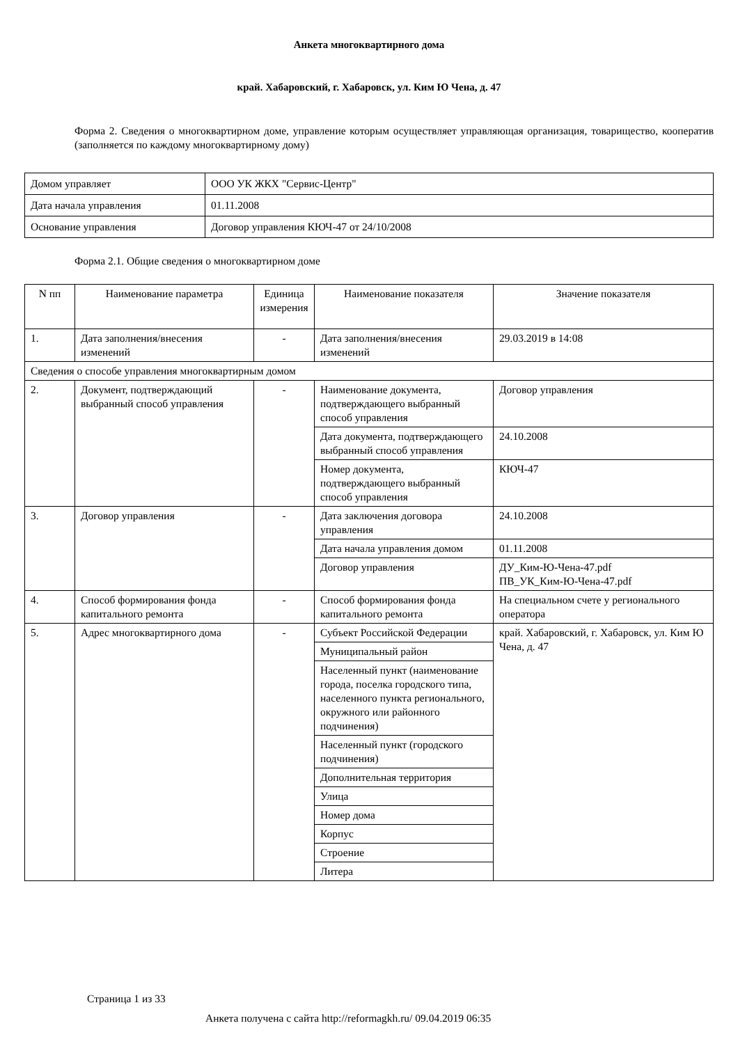Анкета многоквартирного дома
край. Хабаровский, г. Хабаровск, ул. Ким Ю Чена, д. 47
Форма 2. Сведения о многоквартирном доме, управление которым осуществляет управляющая организация, товарищество, кооператив (заполняется по каждому многоквартирному дому)
| Домом управляет | ООО УК ЖКХ "Сервис-Центр" |
| Дата начала управления | 01.11.2008 |
| Основание управления | Договор управления КЮЧ-47 от 24/10/2008 |
Форма 2.1. Общие сведения о многоквартирном доме
| N пп | Наименование параметра | Единица измерения | Наименование показателя | Значение показателя |
| 1. | Дата заполнения/внесения изменений | - | Дата заполнения/внесения изменений | 29.03.2019 в 14:08 |
| Сведения о способе управления многоквартирным домом | | | | |
| 2. | Документ, подтверждающий выбранный способ управления | - | Наименование документа, подтверждающего выбранный способ управления | Договор управления |
| | | | Дата документа, подтверждающего выбранный способ управления | 24.10.2008 |
| | | | Номер документа, подтверждающего выбранный способ управления | КЮЧ-47 |
| 3. | Договор управления | - | Дата заключения договора управления | 24.10.2008 |
| | | | Дата начала управления домом | 01.11.2008 |
| | | | Договор управления | ДУ_Ким-Ю-Чена-47.pdf ПВ_УК_Ким-Ю-Чена-47.pdf |
| 4. | Способ формирования фонда капитального ремонта | - | Способ формирования фонда капитального ремонта | На специальном счете у регионального оператора |
| 5. | Адрес многоквартирного дома | - | Субъект Российской Федерации | край. Хабаровский, г. Хабаровск, ул. Ким Ю Чена, д. 47 |
| | | | Муниципальный район | |
| | | | Населенный пункт (наименование города, поселка городского типа, населенного пункта регионального, окружного или районного подчинения) | |
| | | | Населенный пункт (городского подчинения) | |
| | | | Дополнительная территория | |
| | | | Улица | |
| | | | Номер дома | |
| | | | Корпус | |
| | | | Строение | |
| | | | Литера | |
Страница 1 из 33
Анкета получена с сайта http://reformagkh.ru/ 09.04.2019 06:35